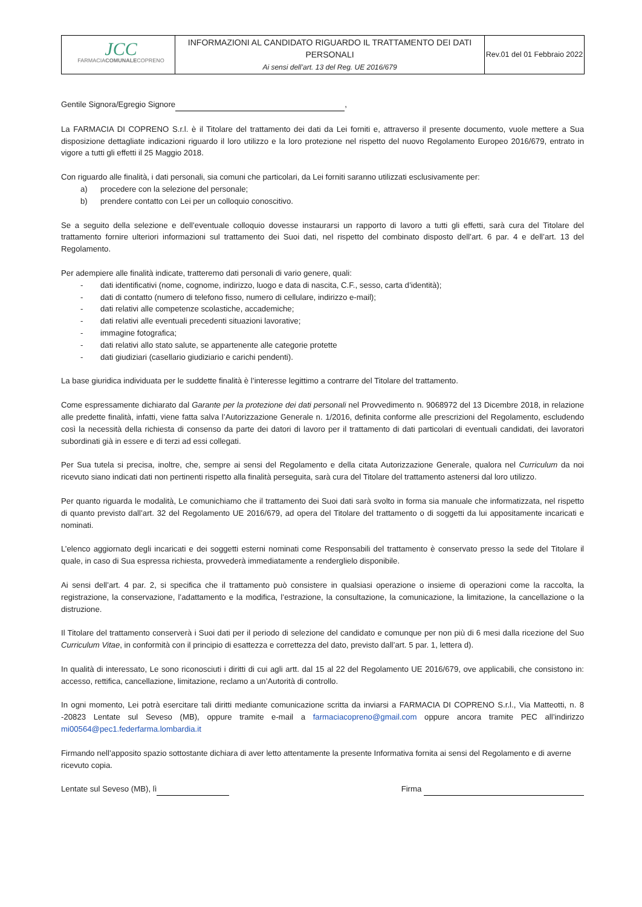| JCC FARMACIA COMUNALE COPRENO | INFORMAZIONI AL CANDIDATO RIGUARDO IL TRATTAMENTO DEI DATI PERSONALI Ai sensi dell’art. 13 del Reg. UE 2016/679 | Rev.01 del 01 Febbraio 2022 |
Gentile Signora/Egregio Signore ,
La FARMACIA DI COPRENO S.r.l. è il Titolare del trattamento dei dati da Lei forniti e, attraverso il presente documento, vuole mettere a Sua disposizione dettagliate indicazioni riguardo il loro utilizzo e la loro protezione nel rispetto del nuovo Regolamento Europeo 2016/679, entrato in vigore a tutti gli effetti il 25 Maggio 2018.
Con riguardo alle finalità, i dati personali, sia comuni che particolari, da Lei forniti saranno utilizzati esclusivamente per:
a) procedere con la selezione del personale;
b) prendere contatto con Lei per un colloquio conoscitivo.
Se a seguito della selezione e dell’eventuale colloquio dovesse instaurarsi un rapporto di lavoro a tutti gli effetti, sarà cura del Titolare del trattamento fornire ulteriori informazioni sul trattamento dei Suoi dati, nel rispetto del combinato disposto dell’art. 6 par. 4 e dell’art. 13 del Regolamento.
Per adempiere alle finalità indicate, tratteremo dati personali di vario genere, quali:
- dati identificativi (nome, cognome, indirizzo, luogo e data di nascita, C.F., sesso, carta d’identità);
- dati di contatto (numero di telefono fisso, numero di cellulare, indirizzo e-mail);
- dati relativi alle competenze scolastiche, accademiche;
- dati relativi alle eventuali precedenti situazioni lavorative;
- immagine fotografica;
- dati relativi allo stato salute, se appartenente alle categorie protette
- dati giudiziari (casellario giudiziario e carichi pendenti).
La base giuridica individuata per le suddette finalità è l’interesse legittimo a contrarre del Titolare del trattamento.
Come espressamente dichiarato dal Garante per la protezione dei dati personali nel Provvedimento n. 9068972 del 13 Dicembre 2018, in relazione alle predette finalità, infatti, viene fatta salva l’Autorizzazione Generale n. 1/2016, definita conforme alle prescrizioni del Regolamento, escludendo così la necessità della richiesta di consenso da parte dei datori di lavoro per il trattamento di dati particolari di eventuali candidati, dei lavoratori subordinati già in essere e di terzi ad essi collegati.
Per Sua tutela si precisa, inoltre, che, sempre ai sensi del Regolamento e della citata Autorizzazione Generale, qualora nel Curriculum da noi ricevuto siano indicati dati non pertinenti rispetto alla finalità perseguita, sarà cura del Titolare del trattamento astenersi dal loro utilizzo.
Per quanto riguarda le modalità, Le comunichiamo che il trattamento dei Suoi dati sarà svolto in forma sia manuale che informatizzata, nel rispetto di quanto previsto dall’art. 32 del Regolamento UE 2016/679, ad opera del Titolare del trattamento o di soggetti da lui appositamente incaricati e nominati.
L’elenco aggiornato degli incaricati e dei soggetti esterni nominati come Responsabili del trattamento è conservato presso la sede del Titolare il quale, in caso di Sua espressa richiesta, provvederà immediatamente a renderglielo disponibile.
Ai sensi dell’art. 4 par. 2, si specifica che il trattamento può consistere in qualsiasi operazione o insieme di operazioni come la raccolta, la registrazione, la conservazione, l’adattamento e la modifica, l’estrazione, la consultazione, la comunicazione, la limitazione, la cancellazione o la distruzione.
Il Titolare del trattamento conserverà i Suoi dati per il periodo di selezione del candidato e comunque per non più di 6 mesi dalla ricezione del Suo Curriculum Vitae, in conformità con il principio di esattezza e correttezza del dato, previsto dall’art. 5 par. 1, lettera d).
In qualità di interessato, Le sono riconosciuti i diritti di cui agli artt. dal 15 al 22 del Regolamento UE 2016/679, ove applicabili, che consistono in: accesso, rettifica, cancellazione, limitazione, reclamo a un’Autorità di controllo.
In ogni momento, Lei potrà esercitare tali diritti mediante comunicazione scritta da inviarsi a FARMACIA DI COPRENO S.r.l., Via Matteotti, n. 8 -20823 Lentate sul Seveso (MB), oppure tramite e-mail a farmaciacopreno@gmail.com oppure ancora tramite PEC all’indirizzo mi00564@pec1.federfarma.lombardia.it
Firmando nell’apposito spazio sottostante dichiara di aver letto attentamente la presente Informativa fornita ai sensi del Regolamento e di averne ricevuto copia.
Lentate sul Seveso (MB), lì Firma